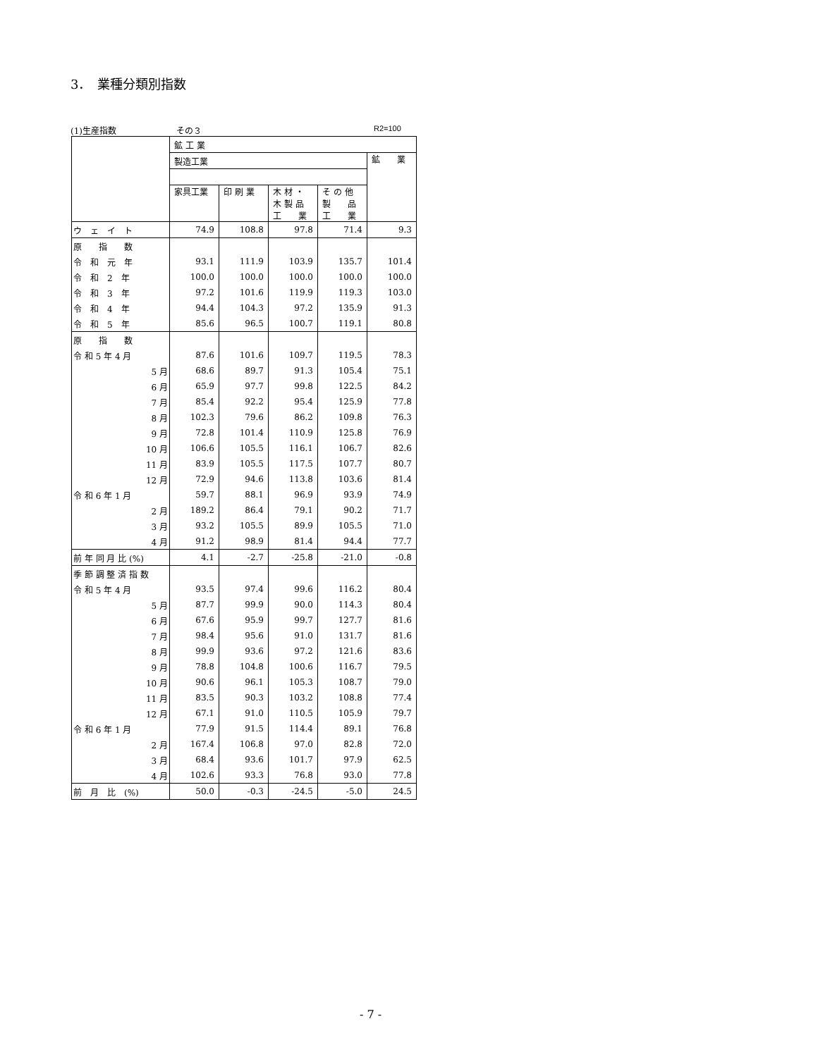3．　業種分類別指数
(1)生産指数 その３ R2=100
| | 鉱 工 業 | | | | |
| | 製造工業 | | | | 鉱 業 |
| | 家具工業 | 印 刷 業 | 木 材 ・ 木 製 品 工 業 | そ の 他 製 品 工 業 | |
| ウ ェ イ ト | 74.9 | 108.8 | 97.8 | 71.4 | 9.3 |
| 原 指 数 | | | | | |
| 令 和 元 年 | 93.1 | 111.9 | 103.9 | 135.7 | 101.4 |
| 令 和 2 年 | 100.0 | 100.0 | 100.0 | 100.0 | 100.0 |
| 令 和 3 年 | 97.2 | 101.6 | 119.9 | 119.3 | 103.0 |
| 令 和 4 年 | 94.4 | 104.3 | 97.2 | 135.9 | 91.3 |
| 令 和 5 年 | 85.6 | 96.5 | 100.7 | 119.1 | 80.8 |
| 原 指 数 | | | | | |
| 令 和 5 年 4 月 | 87.6 | 101.6 | 109.7 | 119.5 | 78.3 |
| 5 月 | 68.6 | 89.7 | 91.3 | 105.4 | 75.1 |
| 6 月 | 65.9 | 97.7 | 99.8 | 122.5 | 84.2 |
| 7 月 | 85.4 | 92.2 | 95.4 | 125.9 | 77.8 |
| 8 月 | 102.3 | 79.6 | 86.2 | 109.8 | 76.3 |
| 9 月 | 72.8 | 101.4 | 110.9 | 125.8 | 76.9 |
| 10 月 | 106.6 | 105.5 | 116.1 | 106.7 | 82.6 |
| 11 月 | 83.9 | 105.5 | 117.5 | 107.7 | 80.7 |
| 12 月 | 72.9 | 94.6 | 113.8 | 103.6 | 81.4 |
| 令 和 6 年 1 月 | 59.7 | 88.1 | 96.9 | 93.9 | 74.9 |
| 2 月 | 189.2 | 86.4 | 79.1 | 90.2 | 71.7 |
| 3 月 | 93.2 | 105.5 | 89.9 | 105.5 | 71.0 |
| 4 月 | 91.2 | 98.9 | 81.4 | 94.4 | 77.7 |
| 前 年 同 月 比 (%) | 4.1 | -2.7 | -25.8 | -21.0 | -0.8 |
| 季 節 調 整 済 指 数 | | | | | |
| 令 和 5 年 4 月 | 93.5 | 97.4 | 99.6 | 116.2 | 80.4 |
| 5 月 | 87.7 | 99.9 | 90.0 | 114.3 | 80.4 |
| 6 月 | 67.6 | 95.9 | 99.7 | 127.7 | 81.6 |
| 7 月 | 98.4 | 95.6 | 91.0 | 131.7 | 81.6 |
| 8 月 | 99.9 | 93.6 | 97.2 | 121.6 | 83.6 |
| 9 月 | 78.8 | 104.8 | 100.6 | 116.7 | 79.5 |
| 10 月 | 90.6 | 96.1 | 105.3 | 108.7 | 79.0 |
| 11 月 | 83.5 | 90.3 | 103.2 | 108.8 | 77.4 |
| 12 月 | 67.1 | 91.0 | 110.5 | 105.9 | 79.7 |
| 令 和 6 年 1 月 | 77.9 | 91.5 | 114.4 | 89.1 | 76.8 |
| 2 月 | 167.4 | 106.8 | 97.0 | 82.8 | 72.0 |
| 3 月 | 68.4 | 93.6 | 101.7 | 97.9 | 62.5 |
| 4 月 | 102.6 | 93.3 | 76.8 | 93.0 | 77.8 |
| 前 月 比 (%) | 50.0 | -0.3 | -24.5 | -5.0 | 24.5 |
- 7 -